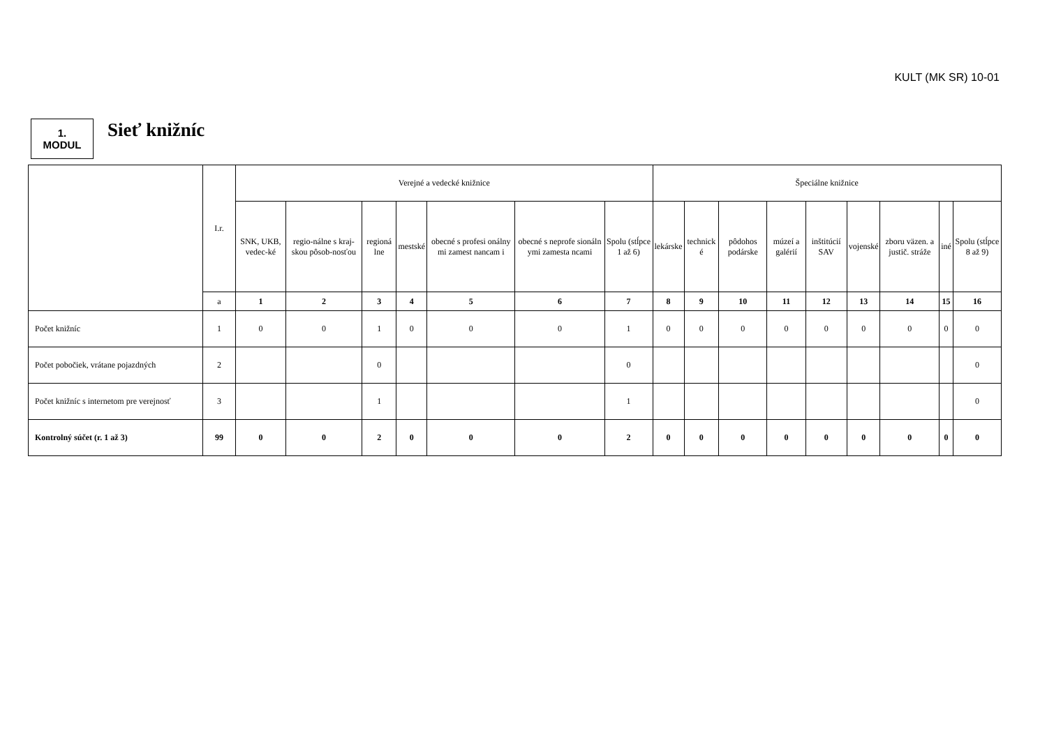KULT (MK SR) 10-01
1.
MODUL
Sieť knižníc
| | I.r. | Verejné a vedecké knižnice | | | | | | | Špeciálne knižnice | | | | | | | | |
| --- | --- | --- | --- | --- | --- | --- | --- | --- | --- | --- | --- | --- | --- | --- | --- | --- | --- |
| | | SNK, UKB, vedec-ké | regio-nálne s kraj-skou pôsob-nosťou | regioná lne | mestské | obecné s profesi onálny mi zamest nancam i | obecné s neprofe sionáln ymi zamesta ncami | Spolu (stĺpce 1 až 6) | lekárske | technick é | pôdohos podárske | múzeí a galérií | inštitúcií SAV | vojenské | zboru väzen. a justič. stráže | iné | Spolu (stĺpce 8 až 9) |
| | a | 1 | 2 | 3 | 4 | 5 | 6 | 7 | 8 | 9 | 10 | 11 | 12 | 13 | 14 | 15 | 16 |
| Počet knižníc | 1 | 0 | 0 | 1 | 0 | 0 | 0 | 1 | 0 | 0 | 0 | 0 | 0 | 0 | 0 | 0 | 0 |
| Počet pobočiek, vrátane pojazdných | 2 | | | 0 | | | | 0 | | | | | | | | | 0 |
| Počet knižníc s internetom pre verejnosť | 3 | | | 1 | | | | 1 | | | | | | | | | 0 |
| Kontrolný súčet (r. 1 až 3) | 99 | 0 | 0 | 2 | 0 | 0 | 0 | 2 | 0 | 0 | 0 | 0 | 0 | 0 | 0 | 0 | 0 |